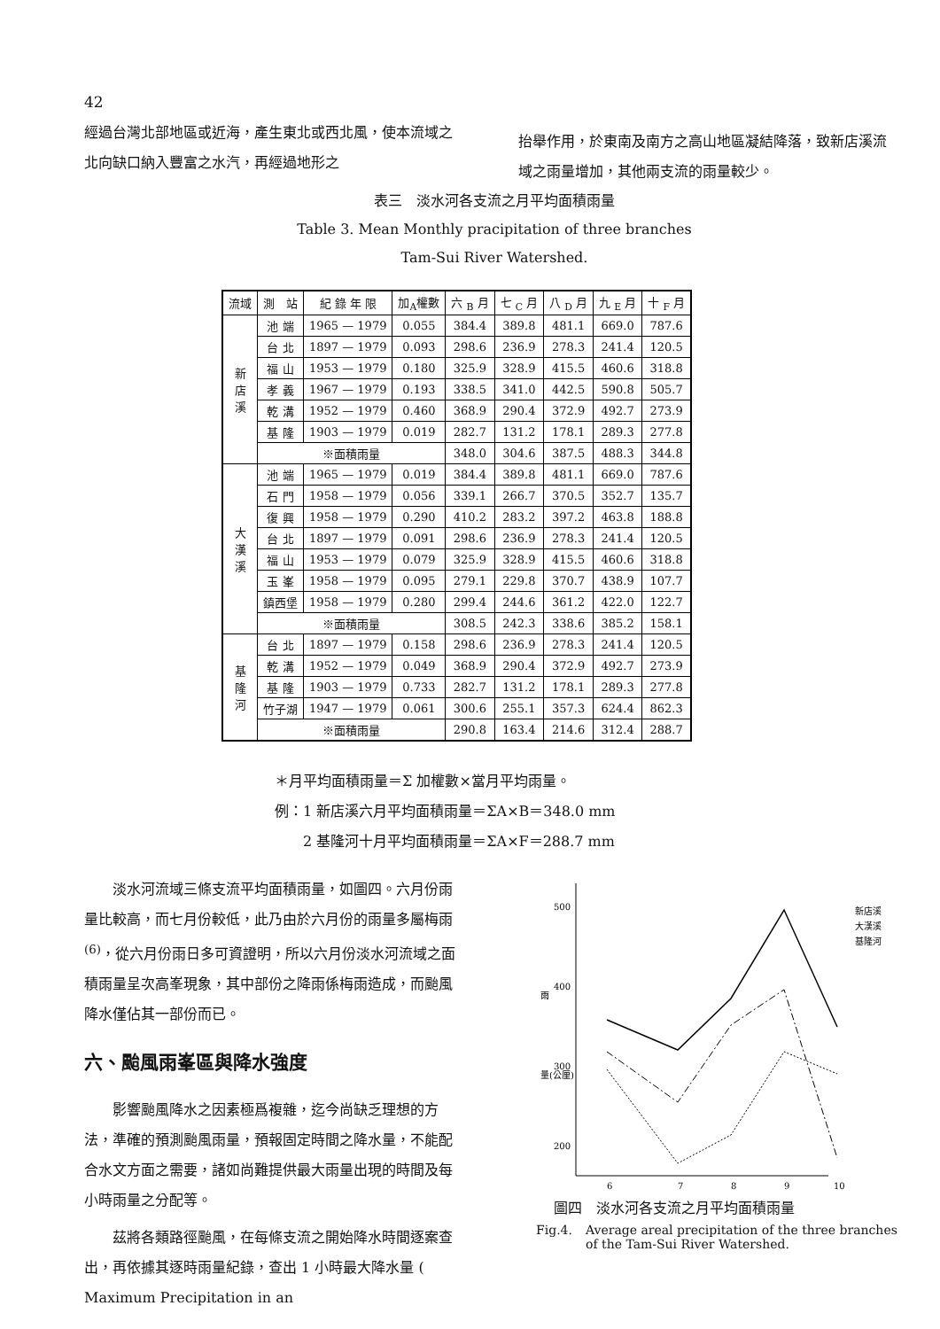42
經過台灣北部地區或近海，產生東北或西北風，使本流域之北向缺口納入豐富之水汽，再經過地形之
抬舉作用，於東南及南方之高山地區凝結降落，致新店溪流域之雨量增加，其他兩支流的雨量較少。
表三　淡水河各支流之月平均面積雨量
Table 3. Mean Monthly pracipitation of three branches
Tam-Sui River Watershed.
| 流域 | 測 站 | 紀 錄 年 限 | 加<sub>A</sub>權數 | 六 <sub>B</sub> 月 | 七 <sub>C</sub> 月 | 八 <sub>D</sub> 月 | 九 <sub>E</sub> 月 | 十 <sub>F</sub> 月 |
| --- | --- | --- | --- | --- | --- | --- | --- | --- |
| 新 店 溪 | 池 端 | 1965 — 1979 | 0.055 | 384.4 | 389.8 | 481.1 | 669.0 | 787.6 |
| | 台 北 | 1897 — 1979 | 0.093 | 298.6 | 236.9 | 278.3 | 241.4 | 120.5 |
| | 福 山 | 1953 — 1979 | 0.180 | 325.9 | 328.9 | 415.5 | 460.6 | 318.8 |
| | 孝 義 | 1967 — 1979 | 0.193 | 338.5 | 341.0 | 442.5 | 590.8 | 505.7 |
| | 乾 溝 | 1952 — 1979 | 0.460 | 368.9 | 290.4 | 372.9 | 492.7 | 273.9 |
| | 基 隆 | 1903 — 1979 | 0.019 | 282.7 | 131.2 | 178.1 | 289.3 | 277.8 |
| | ※面積雨量 | | | 348.0 | 304.6 | 387.5 | 488.3 | 344.8 |
| 大 漢 溪 | 池 端 | 1965 — 1979 | 0.019 | 384.4 | 389.8 | 481.1 | 669.0 | 787.6 |
| | 石 門 | 1958 — 1979 | 0.056 | 339.1 | 266.7 | 370.5 | 352.7 | 135.7 |
| | 復 興 | 1958 — 1979 | 0.290 | 410.2 | 283.2 | 397.2 | 463.8 | 188.8 |
| | 台 北 | 1897 — 1979 | 0.091 | 298.6 | 236.9 | 278.3 | 241.4 | 120.5 |
| | 福 山 | 1953 — 1979 | 0.079 | 325.9 | 328.9 | 415.5 | 460.6 | 318.8 |
| | 玉 峯 | 1958 — 1979 | 0.095 | 279.1 | 229.8 | 370.7 | 438.9 | 107.7 |
| | 鎮西堡 | 1958 — 1979 | 0.280 | 299.4 | 244.6 | 361.2 | 422.0 | 122.7 |
| | ※面積雨量 | | | 308.5 | 242.3 | 338.6 | 385.2 | 158.1 |
| 基 隆 河 | 台 北 | 1897 — 1979 | 0.158 | 298.6 | 236.9 | 278.3 | 241.4 | 120.5 |
| | 乾 溝 | 1952 — 1979 | 0.049 | 368.9 | 290.4 | 372.9 | 492.7 | 273.9 |
| | 基 隆 | 1903 — 1979 | 0.733 | 282.7 | 131.2 | 178.1 | 289.3 | 277.8 |
| | 竹子湖 | 1947 — 1979 | 0.061 | 300.6 | 255.1 | 357.3 | 624.4 | 862.3 |
| | ※面積雨量 | | | 290.8 | 163.4 | 214.6 | 312.4 | 288.7 |
＊月平均面積雨量＝Σ 加權數×當月平均雨量。
例：1 新店溪六月平均面積雨量＝ΣA×B＝348.0 mm
　　2 基隆河十月平均面積雨量＝ΣA×F＝288.7 mm
淡水河流域三條支流平均面積雨量，如圖四。六月份雨量比較高，而七月份較低，此乃由於六月份的雨量多屬梅雨<sup>(6)</sup>，從六月份雨日多可資證明，所以六月份淡水河流域之面積雨量呈次高峯現象，其中部份之降雨係梅雨造成，而颱風降水僅佔其一部份而已。
六、颱風雨峯區與降水強度
影響颱風降水之因素極爲複雜，迄今尚缺乏理想的方法，準確的預測颱風雨量，預報固定時間之降水量，不能配合水文方面之需要，諸如尚難提供最大雨量出現的時間及每小時雨量之分配等。
茲將各類路徑颱風，在每條支流之開始降水時間逐案查出，再依據其逐時雨量紀錄，查出 1 小時最大降水量 ( Maximum Precipitation in an
500
400
300
200
雨
量(公厘)
6
7
8
9
10
新店溪
大漢溪
基隆河
圖四　淡水河各支流之月平均面積雨量
Fig.4. Average areal precipitation of the three branches of the Tam-Sui River Watershed.